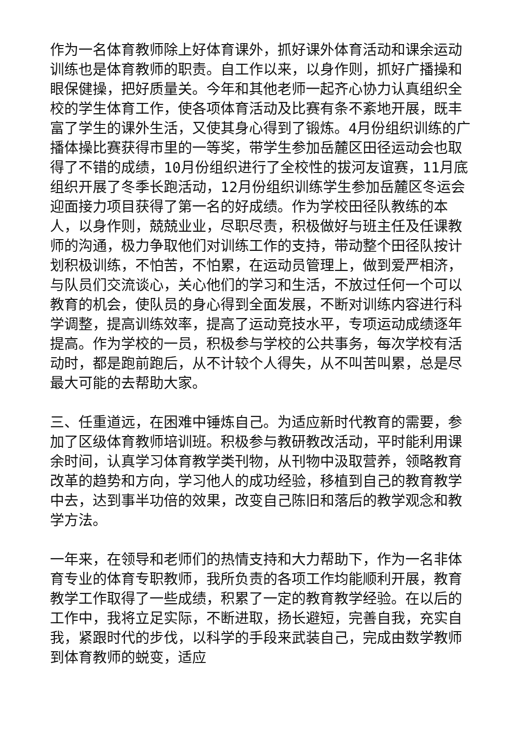作为一名体育教师除上好体育课外，抓好课外体育活动和课余运动训练也是体育教师的职责。自工作以来，以身作则，抓好广播操和眼保健操，把好质量关。今年和其他老师一起齐心协力认真组织全校的学生体育工作，使各项体育活动及比赛有条不紊地开展，既丰富了学生的课外生活，又使其身心得到了锻炼。4月份组织训练的广播体操比赛获得市里的一等奖，带学生参加岳麓区田径运动会也取得了不错的成绩，10月份组织进行了全校性的拔河友谊赛，11月底组织开展了冬季长跑活动，12月份组织训练学生参加岳麓区冬运会迎面接力项目获得了第一名的好成绩。作为学校田径队教练的本人，以身作则，兢兢业业，尽职尽责，积极做好与班主任及任课教师的沟通，极力争取他们对训练工作的支持，带动整个田径队按计划积极训练，不怕苦，不怕累，在运动员管理上，做到爱严相济，与队员们交流谈心，关心他们的学习和生活，不放过任何一个可以教育的机会，使队员的身心得到全面发展，不断对训练内容进行科学调整，提高训练效率，提高了运动竞技水平，专项运动成绩逐年提高。作为学校的一员，积极参与学校的公共事务，每次学校有活动时，都是跑前跑后，从不计较个人得失，从不叫苦叫累，总是尽最大可能的去帮助大家。
三、任重道远，在困难中锤炼自己。为适应新时代教育的需要，参加了区级体育教师培训班。积极参与教研教改活动，平时能利用课余时间，认真学习体育教学类刊物，从刊物中汲取营养，领略教育改革的趋势和方向，学习他人的成功经验，移植到自己的教育教学中去，达到事半功倍的效果，改变自己陈旧和落后的教学观念和教学方法。
一年来，在领导和老师们的热情支持和大力帮助下，作为一名非体育专业的体育专职教师，我所负责的各项工作均能顺利开展，教育教学工作取得了一些成绩，积累了一定的教育教学经验。在以后的工作中，我将立足实际，不断进取，扬长避短，完善自我，充实自我，紧跟时代的步伐，以科学的手段来武装自己，完成由数学教师到体育教师的蜕变，适应